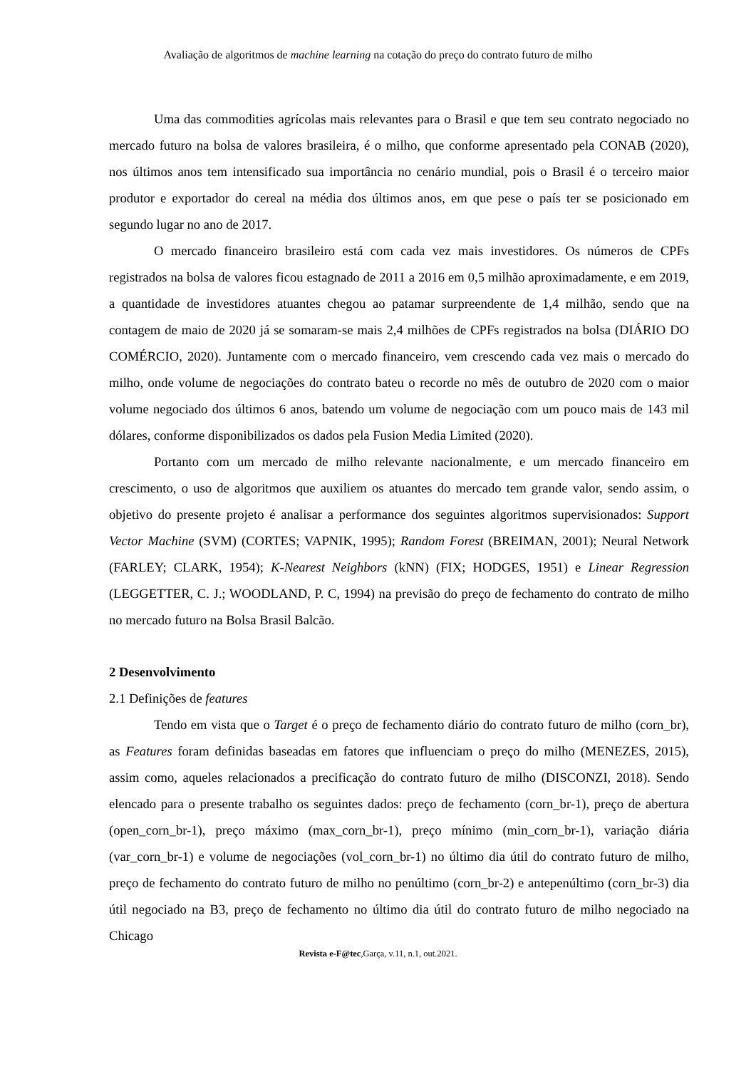Avaliação de algoritmos de machine learning na cotação do preço do contrato futuro de milho
Uma das commodities agrícolas mais relevantes para o Brasil e que tem seu contrato negociado no mercado futuro na bolsa de valores brasileira, é o milho, que conforme apresentado pela CONAB (2020), nos últimos anos tem intensificado sua importância no cenário mundial, pois o Brasil é o terceiro maior produtor e exportador do cereal na média dos últimos anos, em que pese o país ter se posicionado em segundo lugar no ano de 2017.
O mercado financeiro brasileiro está com cada vez mais investidores. Os números de CPFs registrados na bolsa de valores ficou estagnado de 2011 a 2016 em 0,5 milhão aproximadamente, e em 2019, a quantidade de investidores atuantes chegou ao patamar surpreendente de 1,4 milhão, sendo que na contagem de maio de 2020 já se somaram-se mais 2,4 milhões de CPFs registrados na bolsa (DIÁRIO DO COMÉRCIO, 2020). Juntamente com o mercado financeiro, vem crescendo cada vez mais o mercado do milho, onde volume de negociações do contrato bateu o recorde no mês de outubro de 2020 com o maior volume negociado dos últimos 6 anos, batendo um volume de negociação com um pouco mais de 143 mil dólares, conforme disponibilizados os dados pela Fusion Media Limited (2020).
Portanto com um mercado de milho relevante nacionalmente, e um mercado financeiro em crescimento, o uso de algoritmos que auxiliem os atuantes do mercado tem grande valor, sendo assim, o objetivo do presente projeto é analisar a performance dos seguintes algoritmos supervisionados: Support Vector Machine (SVM) (CORTES; VAPNIK, 1995); Random Forest (BREIMAN, 2001); Neural Network (FARLEY; CLARK, 1954); K-Nearest Neighbors (kNN) (FIX; HODGES, 1951) e Linear Regression (LEGGETTER, C. J.; WOODLAND, P. C, 1994) na previsão do preço de fechamento do contrato de milho no mercado futuro na Bolsa Brasil Balcão.
2 Desenvolvimento
2.1 Definições de features
Tendo em vista que o Target é o preço de fechamento diário do contrato futuro de milho (corn_br), as Features foram definidas baseadas em fatores que influenciam o preço do milho (MENEZES, 2015), assim como, aqueles relacionados a precificação do contrato futuro de milho (DISCONZI, 2018). Sendo elencado para o presente trabalho os seguintes dados: preço de fechamento (corn_br-1), preço de abertura (open_corn_br-1), preço máximo (max_corn_br-1), preço mínimo (min_corn_br-1), variação diária (var_corn_br-1) e volume de negociações (vol_corn_br-1) no último dia útil do contrato futuro de milho, preço de fechamento do contrato futuro de milho no penúltimo (corn_br-2) e antepenúltimo (corn_br-3) dia útil negociado na B3, preço de fechamento no último dia útil do contrato futuro de milho negociado na Chicago
Revista e-F@tec,Garça, v.11, n.1, out.2021.